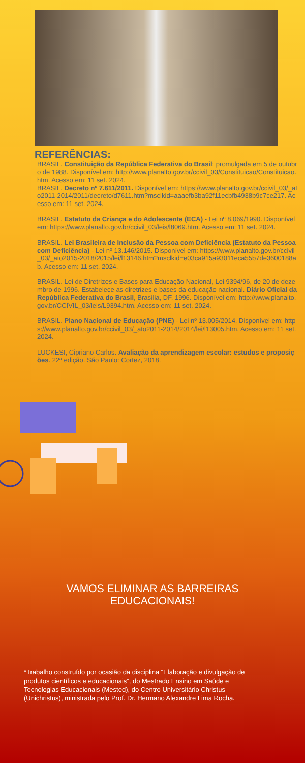REFERÊNCIAS:
BRASIL. Constituição da República Federativa do Brasil: promulgada em 5 de outubro de 1988. Disponível em: http://www.planalto.gov.br/ccivil_03/Constituicao/Constituicao.htm. Acesso em: 11 set. 2024.
BRASIL. Decreto nº 7.611/2011. Disponível em: https://www.planalto.gov.br/ccivil_03/_ato2011-2014/2011/decreto/d7611.htm?msclkid=aaaefb3ba92f11ecbfb4938b9c7ce217. Acesso em: 11 set. 2024.
BRASIL. Estatuto da Criança e do Adolescente (ECA) - Lei nº 8.069/1990. Disponível em: https://www.planalto.gov.br/ccivil_03/leis/l8069.htm. Acesso em: 11 set. 2024.
BRASIL. Lei Brasileira de Inclusão da Pessoa com Deficiência (Estatuto da Pessoa com Deficiência) - Lei nº 13.146/2015. Disponível em: https://www.planalto.gov.br/ccivil_03/_ato2015-2018/2015/lei/l13146.htm?msclkid=e03ca915a93011eca55b7de3600188ab. Acesso em: 11 set. 2024.
BRASIL. Lei de Diretrizes e Bases para Educação Nacional, Lei 9394/96, de 20 de dezembro de 1996. Estabelece as diretrizes e bases da educação nacional. Diário Oficial da República Federativa do Brasil, Brasília, DF, 1996. Disponível em: http://www.planalto.gov.br/CCIVIL_03/leis/L9394.htm. Acesso em: 11 set. 2024.
BRASIL. Plano Nacional de Educação (PNE) - Lei nº 13.005/2014. Disponível em: https://www.planalto.gov.br/ccivil_03/_ato2011-2014/2014/lei/l13005.htm. Acesso em: 11 set. 2024.
LUCKESI, Cipriano Carlos. Avaliação da aprendizagem escolar: estudos e proposições. 22ª edição. São Paulo: Cortez, 2018.
VAMOS ELIMINAR AS BARREIRAS EDUCACIONAIS!
*Trabalho construído por ocasião da disciplina “Elaboração e divulgação de produtos científicos e educacionais”, do Mestrado Ensino em Saúde e Tecnologias Educacionais (Mested), do Centro Universitário Christus (Unichristus), ministrada pelo Prof. Dr. Hermano Alexandre Lima Rocha.